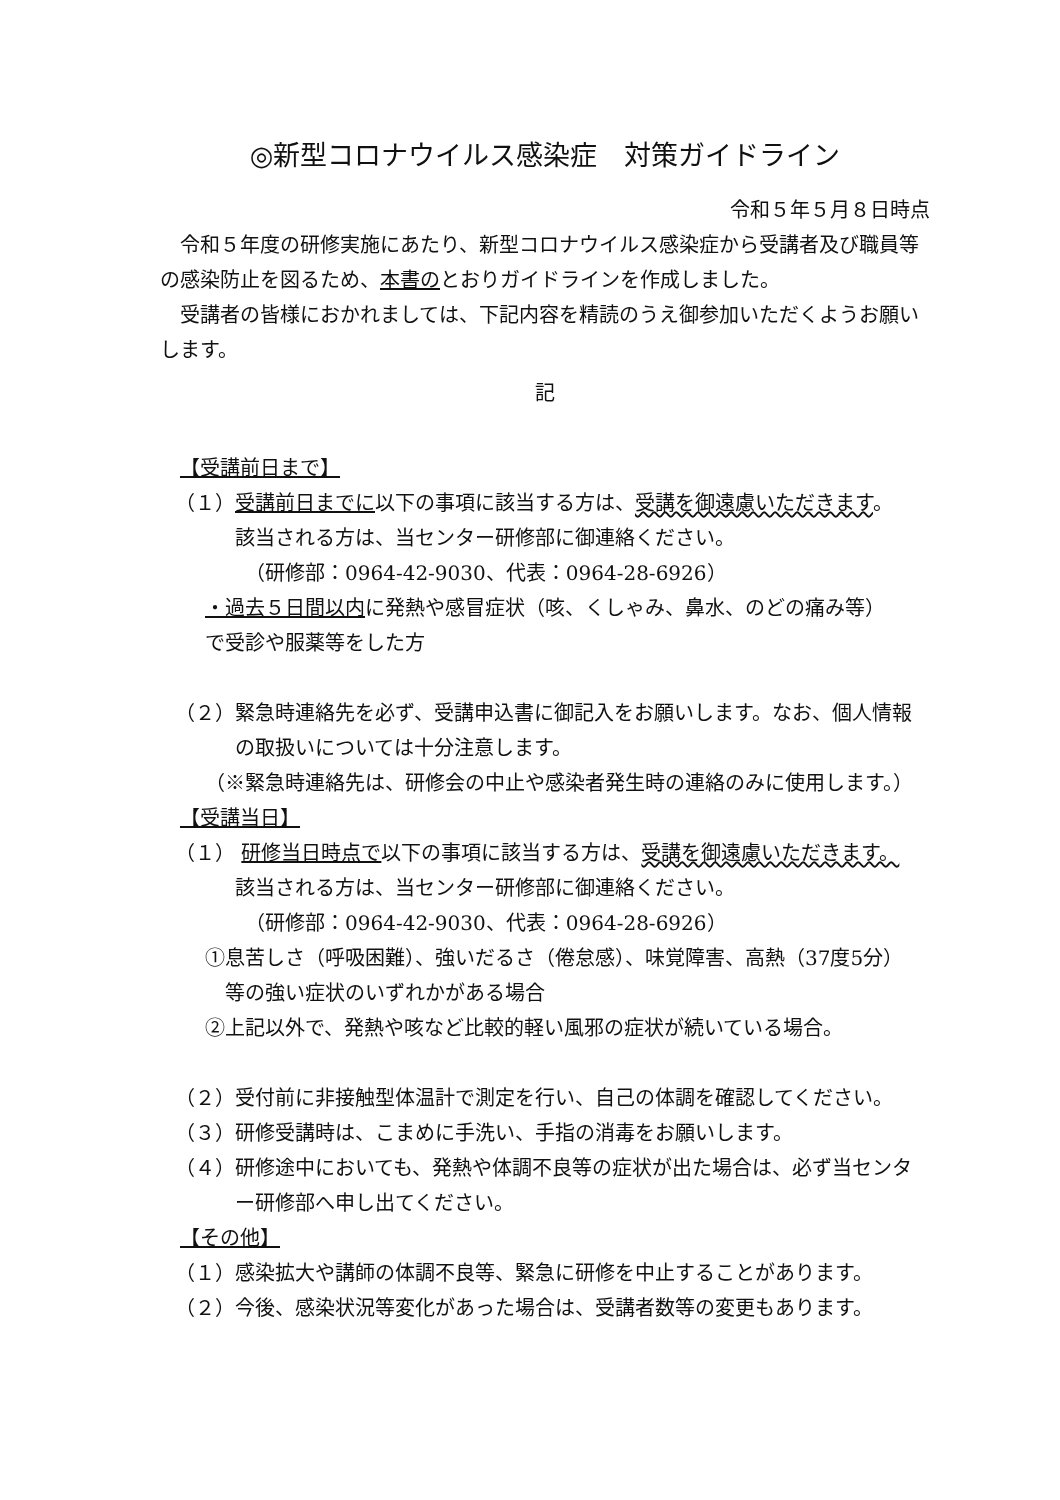◎新型コロナウイルス感染症　対策ガイドライン
令和５年５月８日時点
令和５年度の研修実施にあたり、新型コロナウイルス感染症から受講者及び職員等の感染防止を図るため、本書のとおりガイドラインを作成しました。
受講者の皆様におかれましては、下記内容を精読のうえ御参加いただくようお願いします。
記
【受講前日まで】
（１）受講前日までに以下の事項に該当する方は、受講を御遠慮いただきます。
該当される方は、当センター研修部に御連絡ください。
（研修部：0964-42-9030、代表：0964-28-6926）
・過去５日間以内に発熱や感冒症状（咳、くしゃみ、鼻水、のどの痛み等）
で受診や服薬等をした方
（２）緊急時連絡先を必ず、受講申込書に御記入をお願いします。なお、個人情報の取扱いについては十分注意します。
（※緊急時連絡先は、研修会の中止や感染者発生時の連絡のみに使用します。）
【受講当日】
（１） 研修当日時点で以下の事項に該当する方は、受講を御遠慮いただきます。
該当される方は、当センター研修部に御連絡ください。
（研修部：0964-42-9030、代表：0964-28-6926）
①息苦しさ（呼吸困難）、強いだるさ（倦怠感）、味覚障害、高熱（37度5分）
等の強い症状のいずれかがある場合
②上記以外で、発熱や咳など比較的軽い風邪の症状が続いている場合。
（２）受付前に非接触型体温計で測定を行い、自己の体調を確認してください。
（３）研修受講時は、こまめに手洗い、手指の消毒をお願いします。
（４）研修途中においても、発熱や体調不良等の症状が出た場合は、必ず当センター研修部へ申し出てください。
【その他】
（１）感染拡大や講師の体調不良等、緊急に研修を中止することがあります。
（２）今後、感染状況等変化があった場合は、受講者数等の変更もあります。